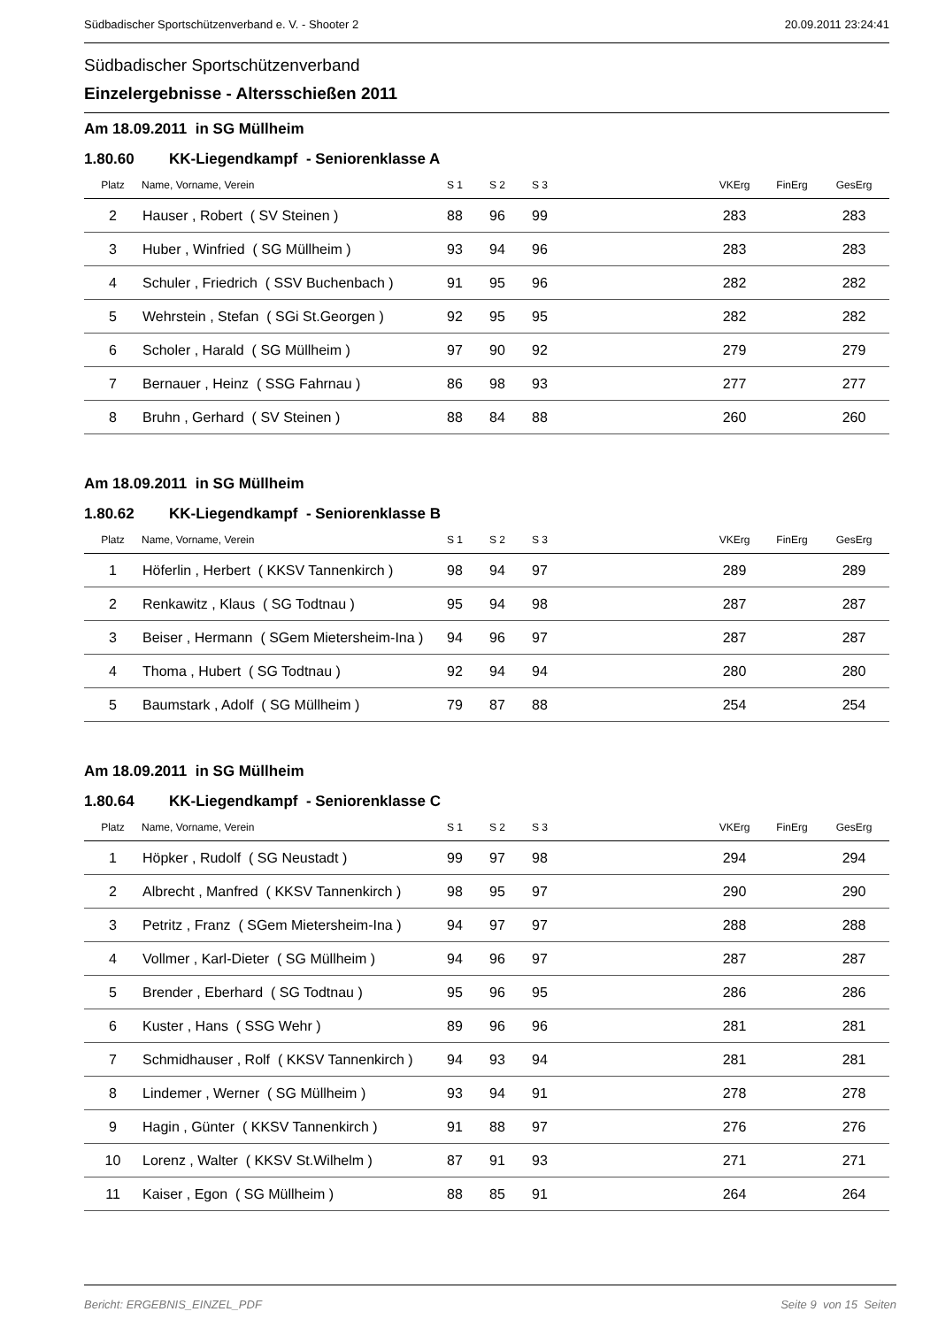Südbadischer Sportschützenverband e. V. - Shooter 2 20.09.2011 23:24:41
Südbadischer Sportschützenverband
Einzelergebnisse - Altersschießen 2011
Am 18.09.2011 in SG Müllheim
1.80.60 KK-Liegendkampf - Seniorenklasse A
| Platz | Name, Vorname, Verein | S 1 | S 2 | S 3 | | VKErg | FinErg | GesErg |
| --- | --- | --- | --- | --- | --- | --- | --- | --- |
| 2 | Hauser , Robert ( SV Steinen ) | 88 | 96 | 99 | | 283 | | 283 |
| 3 | Huber , Winfried ( SG Müllheim ) | 93 | 94 | 96 | | 283 | | 283 |
| 4 | Schuler , Friedrich ( SSV Buchenbach ) | 91 | 95 | 96 | | 282 | | 282 |
| 5 | Wehrstein , Stefan ( SGi St.Georgen ) | 92 | 95 | 95 | | 282 | | 282 |
| 6 | Scholer , Harald ( SG Müllheim ) | 97 | 90 | 92 | | 279 | | 279 |
| 7 | Bernauer , Heinz ( SSG Fahrnau ) | 86 | 98 | 93 | | 277 | | 277 |
| 8 | Bruhn , Gerhard ( SV Steinen ) | 88 | 84 | 88 | | 260 | | 260 |
Am 18.09.2011 in SG Müllheim
1.80.62 KK-Liegendkampf - Seniorenklasse B
| Platz | Name, Vorname, Verein | S 1 | S 2 | S 3 | | VKErg | FinErg | GesErg |
| --- | --- | --- | --- | --- | --- | --- | --- | --- |
| 1 | Höferlin , Herbert ( KKSV Tannenkirch ) | 98 | 94 | 97 | | 289 | | 289 |
| 2 | Renkawitz , Klaus ( SG Todtnau ) | 95 | 94 | 98 | | 287 | | 287 |
| 3 | Beiser , Hermann ( SGem Mietersheim-Ina ) | 94 | 96 | 97 | | 287 | | 287 |
| 4 | Thoma , Hubert ( SG Todtnau ) | 92 | 94 | 94 | | 280 | | 280 |
| 5 | Baumstark , Adolf ( SG Müllheim ) | 79 | 87 | 88 | | 254 | | 254 |
Am 18.09.2011 in SG Müllheim
1.80.64 KK-Liegendkampf - Seniorenklasse C
| Platz | Name, Vorname, Verein | S 1 | S 2 | S 3 | | VKErg | FinErg | GesErg |
| --- | --- | --- | --- | --- | --- | --- | --- | --- |
| 1 | Höpker , Rudolf ( SG Neustadt ) | 99 | 97 | 98 | | 294 | | 294 |
| 2 | Albrecht , Manfred ( KKSV Tannenkirch ) | 98 | 95 | 97 | | 290 | | 290 |
| 3 | Petritz , Franz ( SGem Mietersheim-Ina ) | 94 | 97 | 97 | | 288 | | 288 |
| 4 | Vollmer , Karl-Dieter ( SG Müllheim ) | 94 | 96 | 97 | | 287 | | 287 |
| 5 | Brender , Eberhard ( SG Todtnau ) | 95 | 96 | 95 | | 286 | | 286 |
| 6 | Kuster , Hans ( SSG Wehr ) | 89 | 96 | 96 | | 281 | | 281 |
| 7 | Schmidhauser , Rolf ( KKSV Tannenkirch ) | 94 | 93 | 94 | | 281 | | 281 |
| 8 | Lindemer , Werner ( SG Müllheim ) | 93 | 94 | 91 | | 278 | | 278 |
| 9 | Hagin , Günter ( KKSV Tannenkirch ) | 91 | 88 | 97 | | 276 | | 276 |
| 10 | Lorenz , Walter ( KKSV St.Wilhelm ) | 87 | 91 | 93 | | 271 | | 271 |
| 11 | Kaiser , Egon ( SG Müllheim ) | 88 | 85 | 91 | | 264 | | 264 |
Bericht: ERGEBNIS_EINZEL_PDF Seite 9 von 15 Seiten